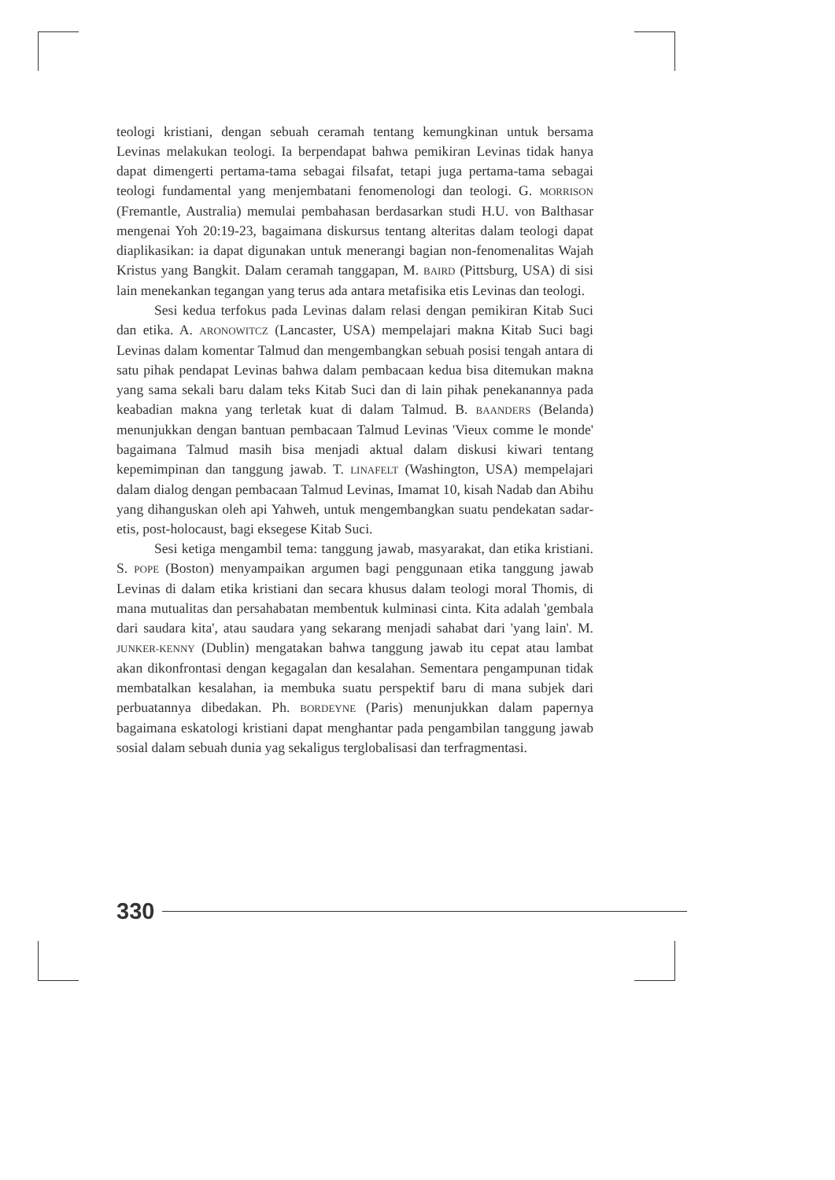teologi kristiani, dengan sebuah ceramah tentang kemungkinan untuk bersama Levinas melakukan teologi. Ia berpendapat bahwa pemikiran Levinas tidak hanya dapat dimengerti pertama-tama sebagai filsafat, tetapi juga pertama-tama sebagai teologi fundamental yang menjembatani fenomenologi dan teologi. G. MORRISON (Fremantle, Australia) memulai pembahasan berdasarkan studi H.U. von Balthasar mengenai Yoh 20:19-23, bagaimana diskursus tentang alteritas dalam teologi dapat diaplikasikan: ia dapat digunakan untuk menerangi bagian non-fenomenalitas Wajah Kristus yang Bangkit. Dalam ceramah tanggapan, M. BAIRD (Pittsburg, USA) di sisi lain menekankan tegangan yang terus ada antara metafisika etis Levinas dan teologi.
Sesi kedua terfokus pada Levinas dalam relasi dengan pemikiran Kitab Suci dan etika. A. ARONOWITCZ (Lancaster, USA) mempelajari makna Kitab Suci bagi Levinas dalam komentar Talmud dan mengembangkan sebuah posisi tengah antara di satu pihak pendapat Levinas bahwa dalam pembacaan kedua bisa ditemukan makna yang sama sekali baru dalam teks Kitab Suci dan di lain pihak penekanannya pada keabadian makna yang terletak kuat di dalam Talmud. B. BAANDERS (Belanda) menunjukkan dengan bantuan pembacaan Talmud Levinas 'Vieux comme le monde' bagaimana Talmud masih bisa menjadi aktual dalam diskusi kiwari tentang kepemimpinan dan tanggung jawab. T. LINAFELT (Washington, USA) mempelajari dalam dialog dengan pembacaan Talmud Levinas, Imamat 10, kisah Nadab dan Abihu yang dihanguskan oleh api Yahweh, untuk mengembangkan suatu pendekatan sadar-etis, post-holocaust, bagi eksegese Kitab Suci.
Sesi ketiga mengambil tema: tanggung jawab, masyarakat, dan etika kristiani. S. POPE (Boston) menyampaikan argumen bagi penggunaan etika tanggung jawab Levinas di dalam etika kristiani dan secara khusus dalam teologi moral Thomis, di mana mutualitas dan persahabatan membentuk kulminasi cinta. Kita adalah 'gembala dari saudara kita', atau saudara yang sekarang menjadi sahabat dari 'yang lain'. M. JUNKER-KENNY (Dublin) mengatakan bahwa tanggung jawab itu cepat atau lambat akan dikonfrontasi dengan kegagalan dan kesalahan. Sementara pengampunan tidak membatalkan kesalahan, ia membuka suatu perspektif baru di mana subjek dari perbuatannya dibedakan. Ph. BORDEYNE (Paris) menunjukkan dalam papernya bagaimana eskatologi kristiani dapat menghantar pada pengambilan tanggung jawab sosial dalam sebuah dunia yag sekaligus terglobalisasi dan terfragmentasi.
330